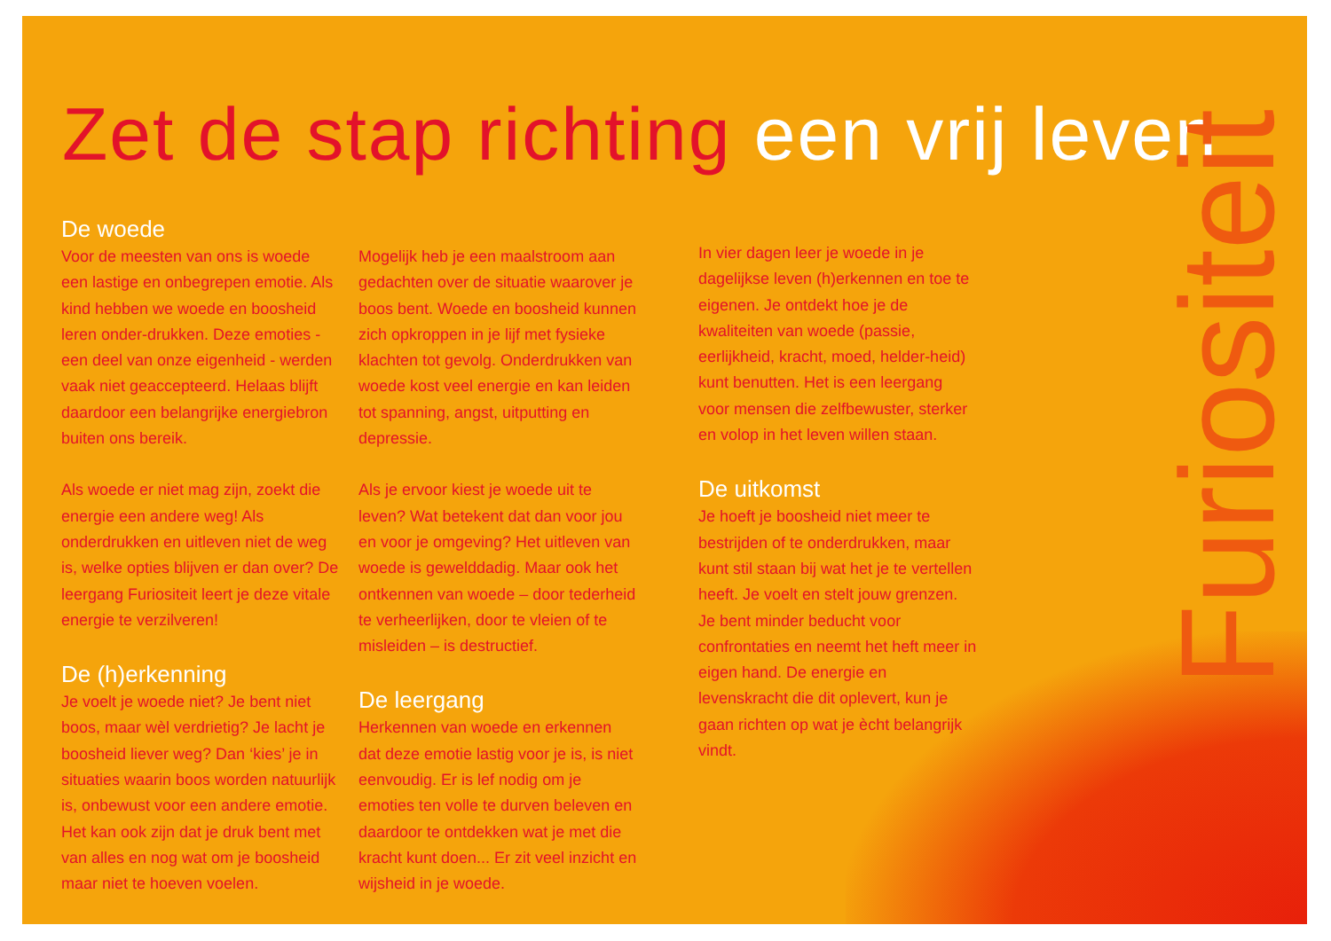Zet de stap richting een vrij leven
Furiositeit
De woede
Voor de meesten van ons is woede een lastige en onbegrepen emotie. Als kind hebben we woede en boosheid leren onder-drukken. Deze emoties - een deel van onze eigenheid - werden vaak niet geaccepteerd. Helaas blijft daardoor een belangrijke energiebron buiten ons bereik.
Als woede er niet mag zijn, zoekt die energie een andere weg! Als onderdrukken en uitleven niet de weg is, welke opties blijven er dan over? De leergang Furiositeit leert je deze vitale energie te verzilveren!
De (h)erkenning
Je voelt je woede niet? Je bent niet boos, maar wèl verdrietig? Je lacht je boosheid liever weg? Dan ‘kies’ je in situaties waarin boos worden natuurlijk is, onbewust voor een andere emotie. Het kan ook zijn dat je druk bent met van alles en nog wat om je boosheid maar niet te hoeven voelen.
Mogelijk heb je een maalstroom aan gedachten over de situatie waarover je boos bent. Woede en boosheid kunnen zich opkroppen in je lijf met fysieke klachten tot gevolg. Onderdrukken van woede kost veel energie en kan leiden tot spanning, angst, uitputting en depressie.
Als je ervoor kiest je woede uit te leven? Wat betekent dat dan voor jou en voor je omgeving? Het uitleven van woede is gewelddadig. Maar ook het ontkennen van woede – door tederheid te verheerlijken, door te vleien of te misleiden – is destructief.
De leergang
Herkennen van woede en erkennen dat deze emotie lastig voor je is, is niet eenvoudig. Er is lef nodig om je emoties ten volle te durven beleven en daardoor te ontdekken wat je met die kracht kunt doen... Er zit veel inzicht en wijsheid in je woede.
In vier dagen leer je woede in je dagelijkse leven (h)erkennen en toe te eigenen. Je ontdekt hoe je de kwaliteiten van woede (passie, eerlijkheid, kracht, moed, helder-heid) kunt benutten. Het is een leergang voor mensen die zelfbewuster, sterker en volop in het leven willen staan.
De uitkomst
Je hoeft je boosheid niet meer te bestrijden of te onderdrukken, maar kunt stil staan bij wat het je te vertellen heeft. Je voelt en stelt jouw grenzen. Je bent minder beducht voor confrontaties en neemt het heft meer in eigen hand. De energie en levenskracht die dit oplevert, kun je gaan richten op wat je ècht belangrijk vindt.